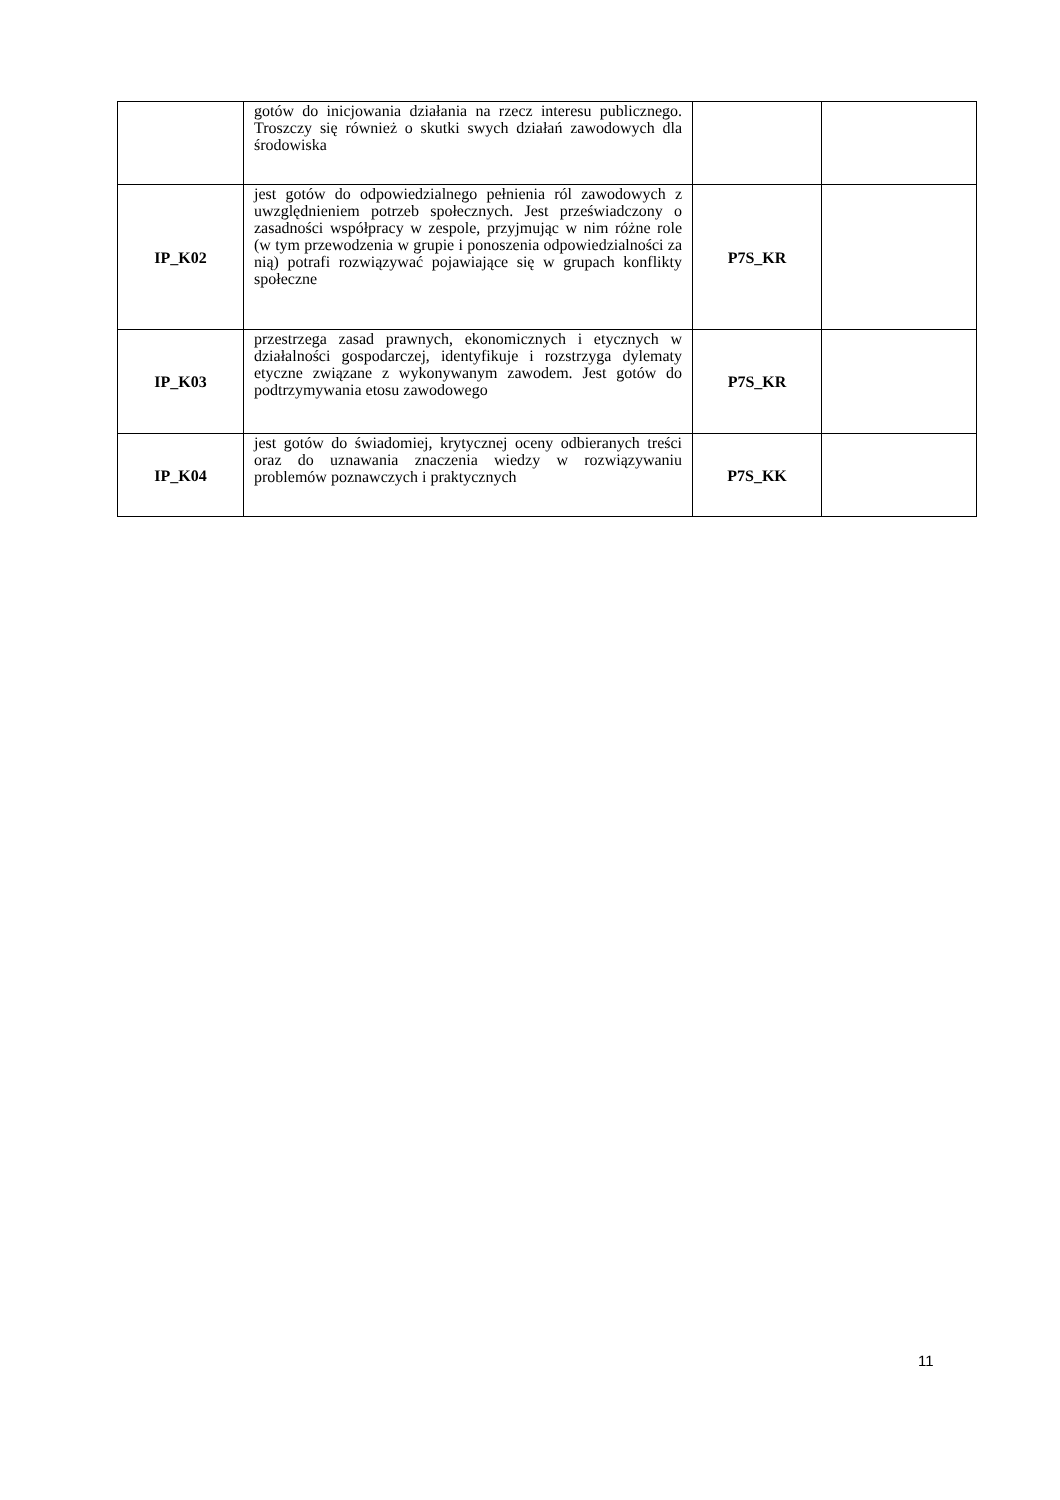| | gotów do inicjowania działania na rzecz interesu publicznego. Troszczy się również o skutki swych działań zawodowych dla środowiska | | |
| IP_K02 | jest gotów do odpowiedzialnego pełnienia ról zawodowych z uwzględnieniem potrzeb społecznych. Jest przeświadczony o zasadności współpracy w zespole, przyjmując w nim różne role (w tym przewodzenia w grupie i ponoszenia odpowiedzialności za nią) potrafi rozwiązywać pojawiające się w grupach konflikty społeczne | P7S_KR | |
| IP_K03 | przestrzega zasad prawnych, ekonomicznych i etycznych w działalności gospodarczej, identyfikuje i rozstrzyga dylematy etyczne związane z wykonywanym zawodem. Jest gotów do podtrzymywania etosu zawodowego | P7S_KR | |
| IP_K04 | jest gotów do świadomiej, krytycznej oceny odbieranych treści oraz do uznawania znaczenia wiedzy w rozwiązywaniu problemów poznawczych i praktycznych | P7S_KK | |
11